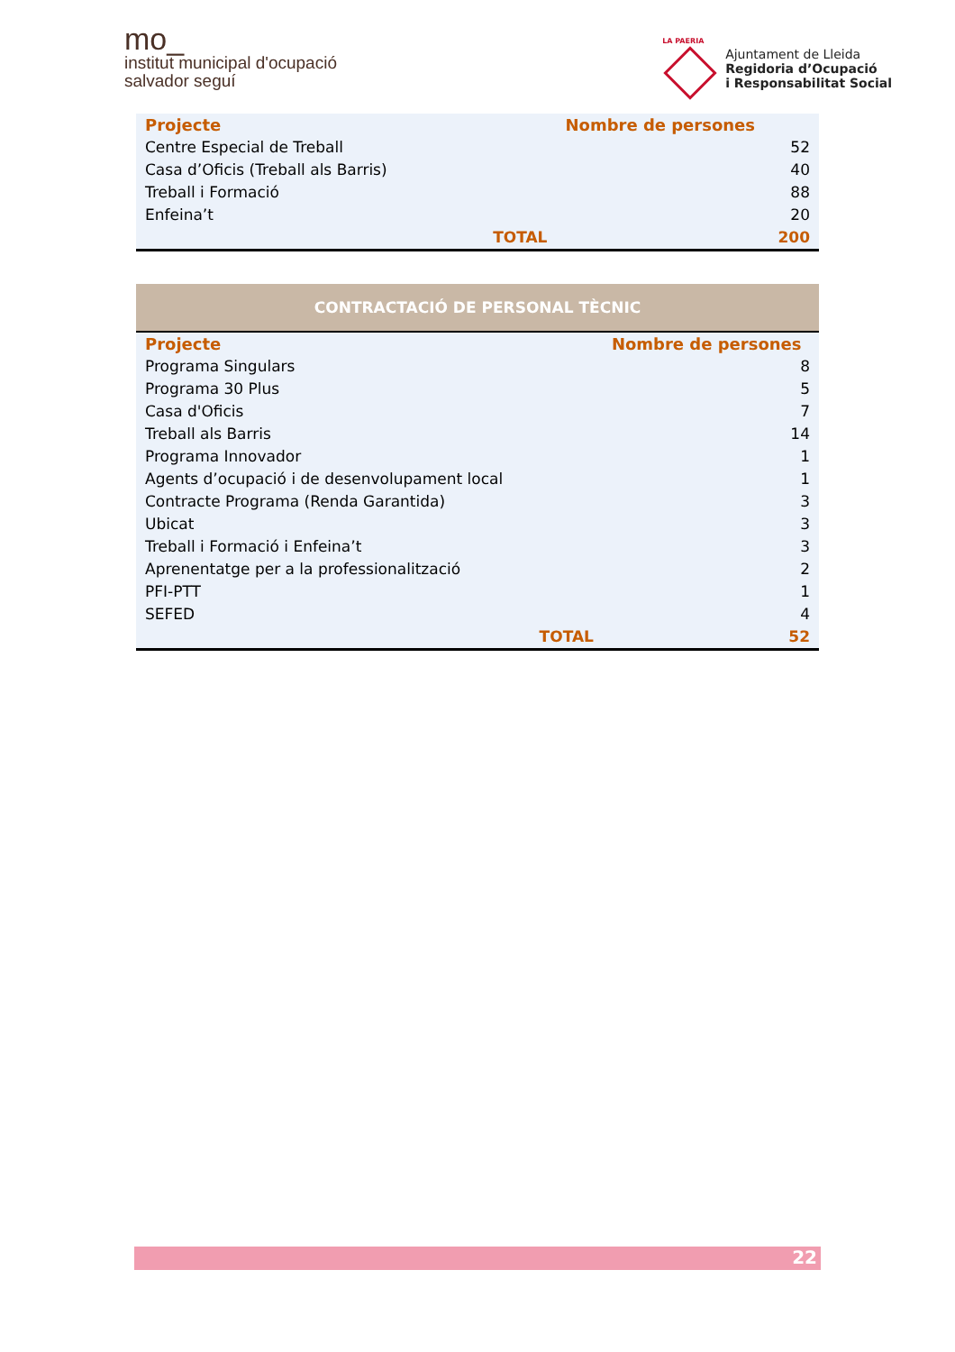mo_
institut municipal d'ocupació
salvador seguí
LA PAERIA
Ajuntament de Lleida
Regidoria d’Ocupació
i Responsabilitat Social
| Projecte | | Nombre de persones |
| --- | --- | --- |
| Centre Especial de Treball | | 52 |
| Casa d’Oficis (Treball als Barris) | | 40 |
| Treball i Formació | | 88 |
| Enfeina’t | | 20 |
| | TOTAL | 200 |
| CONTRACTACIÓ DE PERSONAL TÈCNIC | | |
| Projecte | | Nombre de persones |
| Programa Singulars | | 8 |
| Programa 30 Plus | | 5 |
| Casa d'Oficis | | 7 |
| Treball als Barris | | 14 |
| Programa Innovador | | 1 |
| Agents d’ocupació i de desenvolupament local | | 1 |
| Contracte Programa (Renda Garantida) | | 3 |
| Ubicat | | 3 |
| Treball i Formació i Enfeina’t | | 3 |
| Aprenentatge per a la professionalització | | 2 |
| PFI-PTT | | 1 |
| SEFED | | 4 |
| | TOTAL | 52 |
22